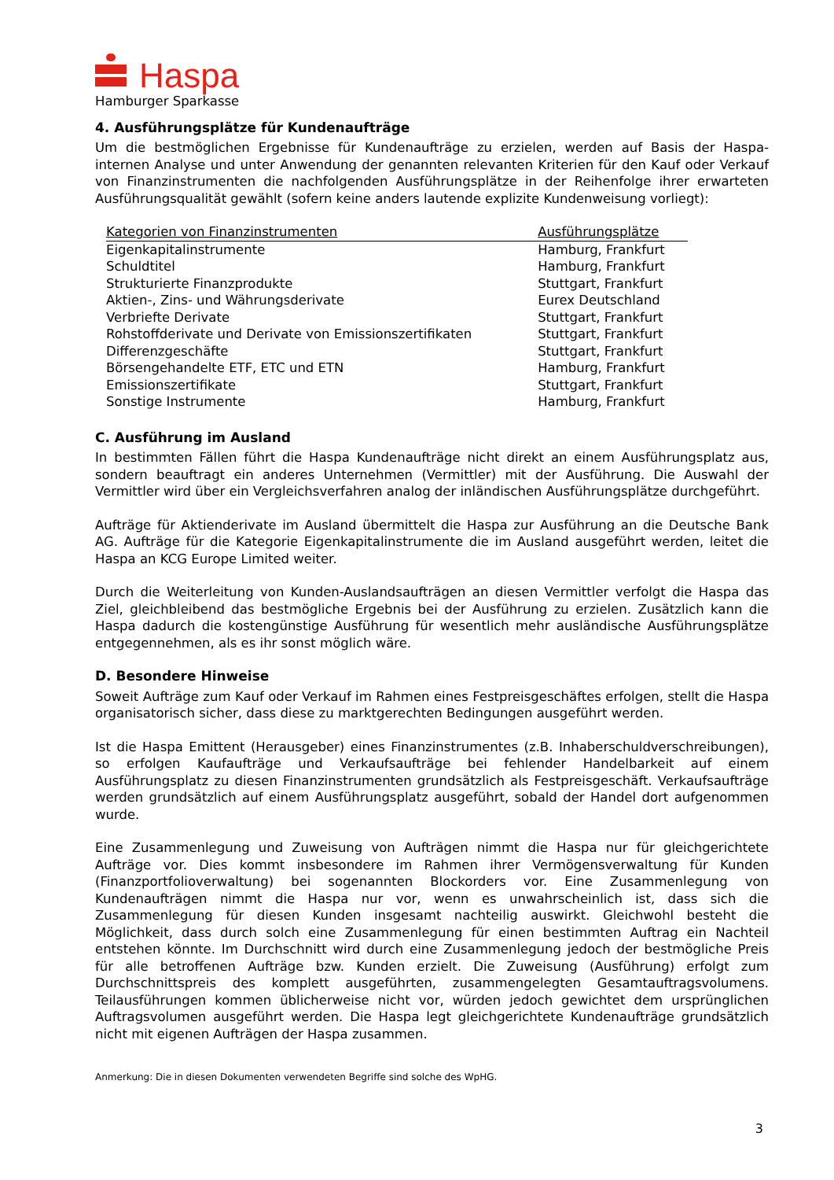Haspa
Hamburger Sparkasse
4. Ausführungsplätze für Kundenaufträge
Um die bestmöglichen Ergebnisse für Kundenaufträge zu erzielen, werden auf Basis der Haspa-internen Analyse und unter Anwendung der genannten relevanten Kriterien für den Kauf oder Verkauf von Finanzinstrumenten die nachfolgenden Ausführungsplätze in der Reihenfolge ihrer erwarteten Ausführungsqualität gewählt (sofern keine anders lautende explizite Kundenweisung vorliegt):
| Kategorien von Finanzinstrumenten | Ausführungsplätze |
| --- | --- |
| Eigenkapitalinstrumente | Hamburg, Frankfurt |
| Schuldtitel | Hamburg, Frankfurt |
| Strukturierte Finanzprodukte | Stuttgart, Frankfurt |
| Aktien-, Zins- und Währungsderivate | Eurex Deutschland |
| Verbriefte Derivate | Stuttgart, Frankfurt |
| Rohstoffderivate und Derivate von Emissionszertifikaten | Stuttgart, Frankfurt |
| Differenzgeschäfte | Stuttgart, Frankfurt |
| Börsengehandelte ETF, ETC und ETN | Hamburg, Frankfurt |
| Emissionszertifikate | Stuttgart, Frankfurt |
| Sonstige Instrumente | Hamburg, Frankfurt |
C. Ausführung im Ausland
In bestimmten Fällen führt die Haspa Kundenaufträge nicht direkt an einem Ausführungsplatz aus, sondern beauftragt ein anderes Unternehmen (Vermittler) mit der Ausführung. Die Auswahl der Vermittler wird über ein Vergleichsverfahren analog der inländischen Ausführungsplätze durchgeführt.
Aufträge für Aktienderivate im Ausland übermittelt die Haspa zur Ausführung an die Deutsche Bank AG. Aufträge für die Kategorie Eigenkapitalinstrumente die im Ausland ausgeführt werden, leitet die Haspa an KCG Europe Limited weiter.
Durch die Weiterleitung von Kunden-Auslandsaufträgen an diesen Vermittler verfolgt die Haspa das Ziel, gleichbleibend das bestmögliche Ergebnis bei der Ausführung zu erzielen. Zusätzlich kann die Haspa dadurch die kostengünstige Ausführung für wesentlich mehr ausländische Ausführungsplätze entgegennehmen, als es ihr sonst möglich wäre.
D. Besondere Hinweise
Soweit Aufträge zum Kauf oder Verkauf im Rahmen eines Festpreisgeschäftes erfolgen, stellt die Haspa organisatorisch sicher, dass diese zu marktgerechten Bedingungen ausgeführt werden.
Ist die Haspa Emittent (Herausgeber) eines Finanzinstrumentes (z.B. Inhaberschuldverschreibungen), so erfolgen Kaufaufträge und Verkaufsaufträge bei fehlender Handelbarkeit auf einem Ausführungsplatz zu diesen Finanzinstrumenten grundsätzlich als Festpreisgeschäft. Verkaufsaufträge werden grundsätzlich auf einem Ausführungsplatz ausgeführt, sobald der Handel dort aufgenommen wurde.
Eine Zusammenlegung und Zuweisung von Aufträgen nimmt die Haspa nur für gleichgerichtete Aufträge vor. Dies kommt insbesondere im Rahmen ihrer Vermögensverwaltung für Kunden (Finanzportfolioverwaltung) bei sogenannten Blockorders vor. Eine Zusammenlegung von Kundenaufträgen nimmt die Haspa nur vor, wenn es unwahrscheinlich ist, dass sich die Zusammenlegung für diesen Kunden insgesamt nachteilig auswirkt. Gleichwohl besteht die Möglichkeit, dass durch solch eine Zusammenlegung für einen bestimmten Auftrag ein Nachteil entstehen könnte. Im Durchschnitt wird durch eine Zusammenlegung jedoch der bestmögliche Preis für alle betroffenen Aufträge bzw. Kunden erzielt. Die Zuweisung (Ausführung) erfolgt zum Durchschnittspreis des komplett ausgeführten, zusammengelegten Gesamtauftragsvolumens. Teilausführungen kommen üblicherweise nicht vor, würden jedoch gewichtet dem ursprünglichen Auftragsvolumen ausgeführt werden. Die Haspa legt gleichgerichtete Kundenaufträge grundsätzlich nicht mit eigenen Aufträgen der Haspa zusammen.
Anmerkung: Die in diesen Dokumenten verwendeten Begriffe sind solche des WpHG.
3